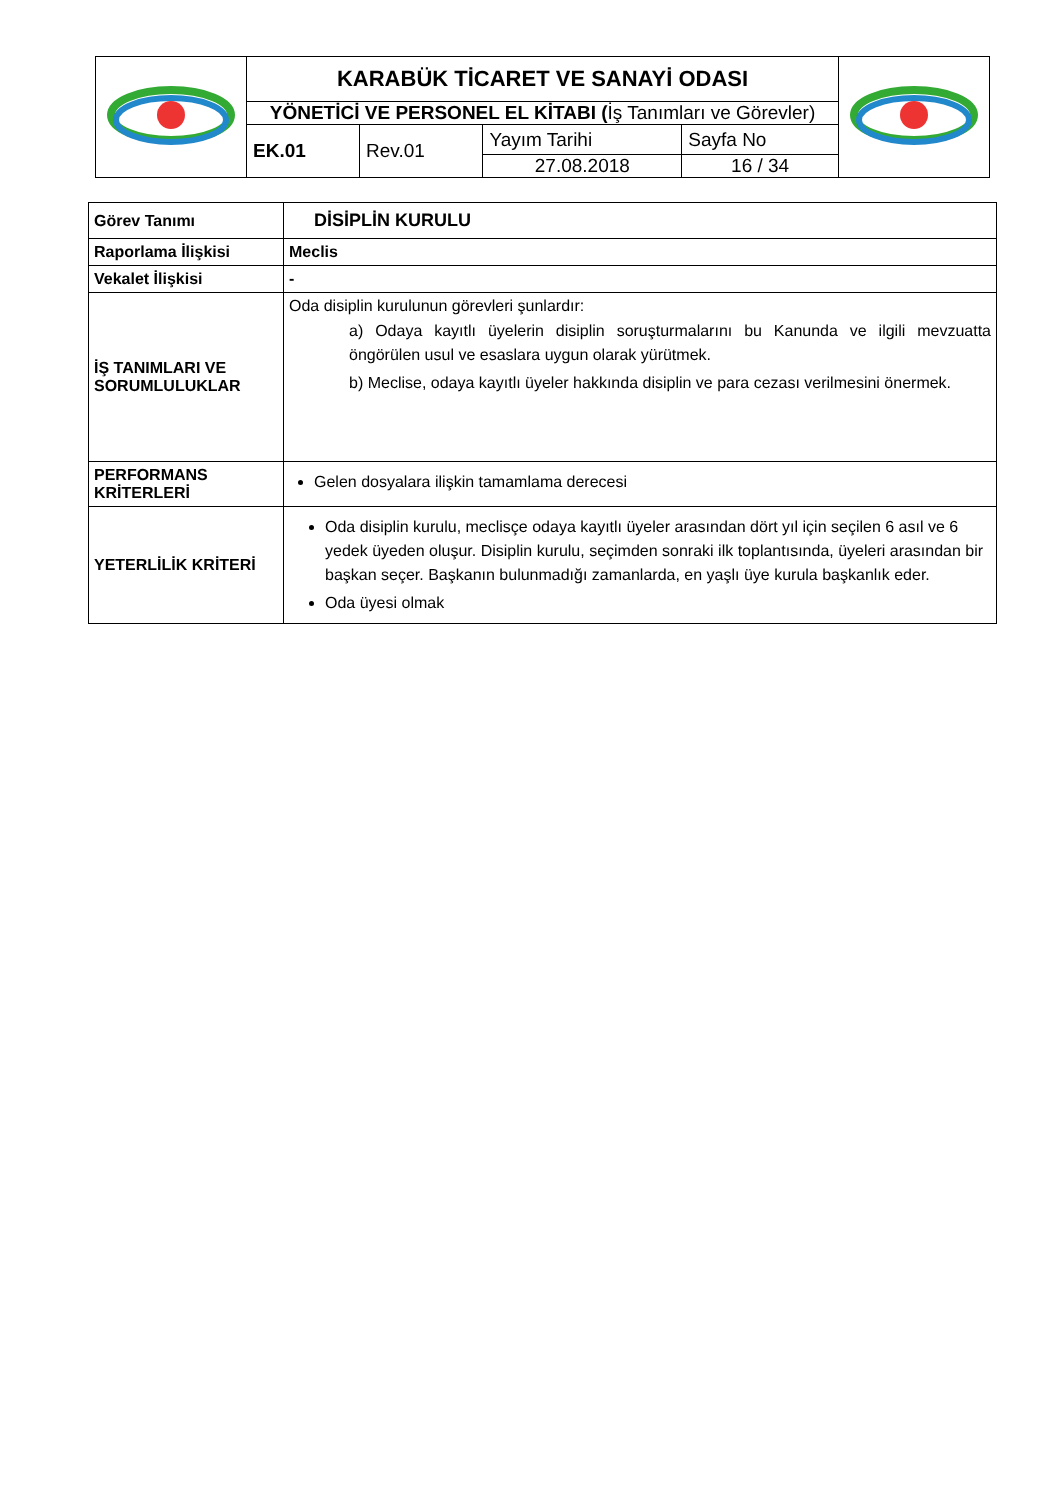| | KARABÜK TİCARET VE SANAYİ ODASI | | | | |
| | YÖNETİCİ VE PERSONEL EL KİTABI ( İş Tanımları ve Görevler) | | | | |
| | EK.01 | Rev.01 | Yayım Tarihi | Sayfa No | |
| | | | 27.08.2018 | 16 / 34 | |
| Görev Tanımı | DİSİPLİN KURULU |
| Raporlama İlişkisi | Meclis |
| Vekalet İlişkisi | - |
| İŞ TANIMLARI VE SORUMLULUKLAR | Oda disiplin kurulunun görevleri şunlardır: a) Odaya kayıtlı üyelerin disiplin soruşturmalarını bu Kanunda ve ilgili mevzuatta öngörülen usul ve esaslara uygun olarak yürütmek. b) Meclise, odaya kayıtlı üyeler hakkında disiplin ve para cezası verilmesini önermek. |
| PERFORMANS KRİTERLERİ | Gelen dosyalara ilişkin tamamlama derecesi |
| YETERLİLİK KRİTERİ | Oda disiplin kurulu, meclisçe odaya kayıtlı üyeler arasından dört yıl için seçilen 6 asıl ve 6 yedek üyeden oluşur. Disiplin kurulu, seçimden sonraki ilk toplantısında, üyeleri arasından bir başkan seçer. Başkanın bulunmadığı zamanlarda, en yaşlı üye kurula başkanlık eder. Oda üyesi olmak |